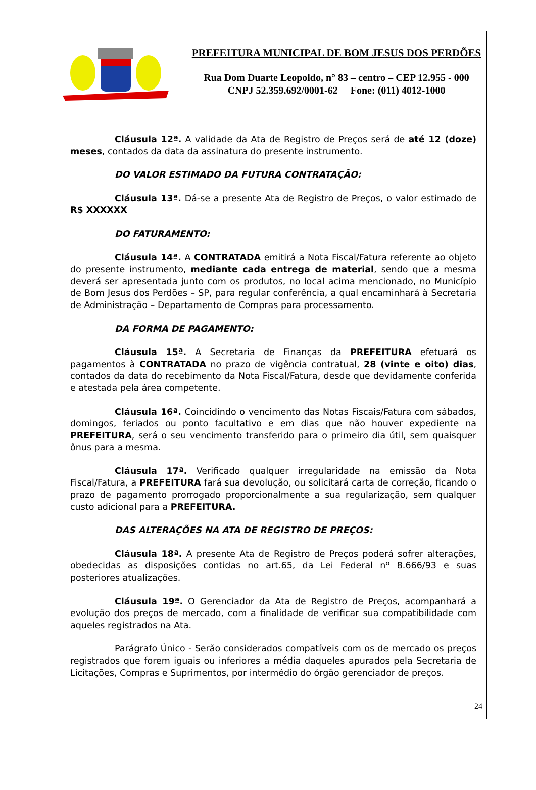PREFEITURA MUNICIPAL DE BOM JESUS DOS PERDÕES
Rua Dom Duarte Leopoldo, n° 83 – centro – CEP 12.955 - 000
CNPJ 52.359.692/0001-62 Fone: (011) 4012-1000
Cláusula 12ª. A validade da Ata de Registro de Preços será de até 12 (doze) meses, contados da data da assinatura do presente instrumento.
DO VALOR ESTIMADO DA FUTURA CONTRATAÇÃO:
Cláusula 13ª. Dá-se a presente Ata de Registro de Preços, o valor estimado de R$ XXXXXX
DO FATURAMENTO:
Cláusula 14ª. A CONTRATADA emitirá a Nota Fiscal/Fatura referente ao objeto do presente instrumento, mediante cada entrega de material, sendo que a mesma deverá ser apresentada junto com os produtos, no local acima mencionado, no Município de Bom Jesus dos Perdões – SP, para regular conferência, a qual encaminhará à Secretaria de Administração – Departamento de Compras para processamento.
DA FORMA DE PAGAMENTO:
Cláusula 15ª. A Secretaria de Finanças da PREFEITURA efetuará os pagamentos à CONTRATADA no prazo de vigência contratual, 28 (vinte e oito) dias, contados da data do recebimento da Nota Fiscal/Fatura, desde que devidamente conferida e atestada pela área competente.
Cláusula 16ª. Coincidindo o vencimento das Notas Fiscais/Fatura com sábados, domingos, feriados ou ponto facultativo e em dias que não houver expediente na PREFEITURA, será o seu vencimento transferido para o primeiro dia útil, sem quaisquer ônus para a mesma.
Cláusula 17ª. Verificado qualquer irregularidade na emissão da Nota Fiscal/Fatura, a PREFEITURA fará sua devolução, ou solicitará carta de correção, ficando o prazo de pagamento prorrogado proporcionalmente a sua regularização, sem qualquer custo adicional para a PREFEITURA.
DAS ALTERAÇÕES NA ATA DE REGISTRO DE PREÇOS:
Cláusula 18ª. A presente Ata de Registro de Preços poderá sofrer alterações, obedecidas as disposições contidas no art.65, da Lei Federal nº 8.666/93 e suas posteriores atualizações.
Cláusula 19ª. O Gerenciador da Ata de Registro de Preços, acompanhará a evolução dos preços de mercado, com a finalidade de verificar sua compatibilidade com aqueles registrados na Ata.
Parágrafo Único - Serão considerados compatíveis com os de mercado os preços registrados que forem iguais ou inferiores a média daqueles apurados pela Secretaria de Licitações, Compras e Suprimentos, por intermédio do órgão gerenciador de preços.
24